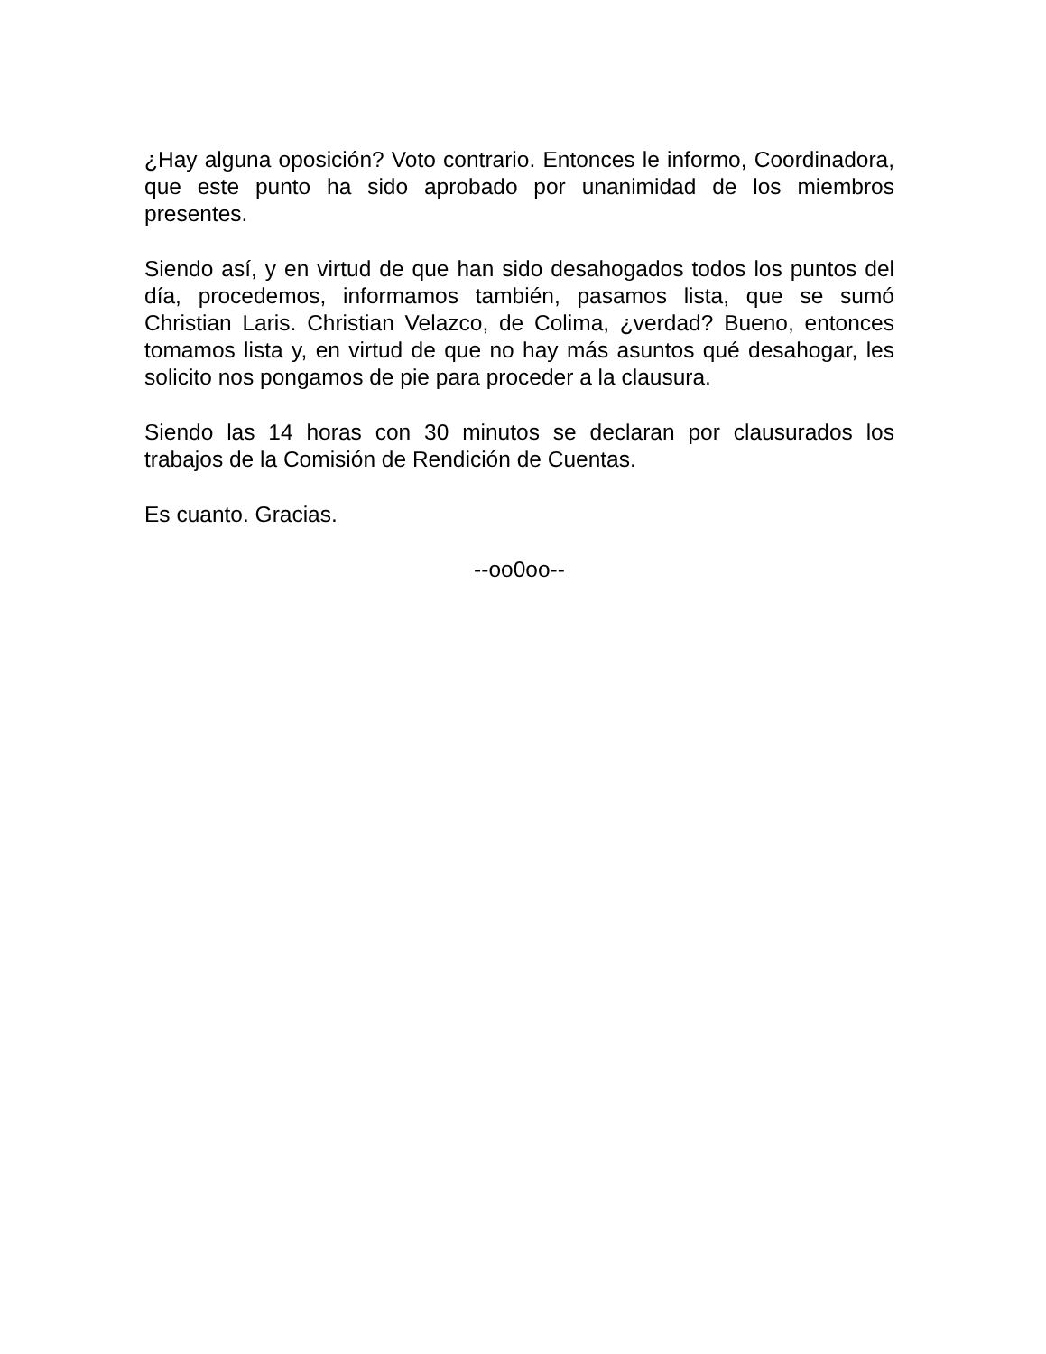¿Hay alguna oposición? Voto contrario. Entonces le informo, Coordinadora, que este punto ha sido aprobado por unanimidad de los miembros presentes.
Siendo así, y en virtud de que han sido desahogados todos los puntos del día, procedemos, informamos también, pasamos lista, que se sumó Christian Laris. Christian Velazco, de Colima, ¿verdad? Bueno, entonces tomamos lista y, en virtud de que no hay más asuntos qué desahogar, les solicito nos pongamos de pie para proceder a la clausura.
Siendo las 14 horas con 30 minutos se declaran por clausurados los trabajos de la Comisión de Rendición de Cuentas.
Es cuanto. Gracias.
--oo0oo--